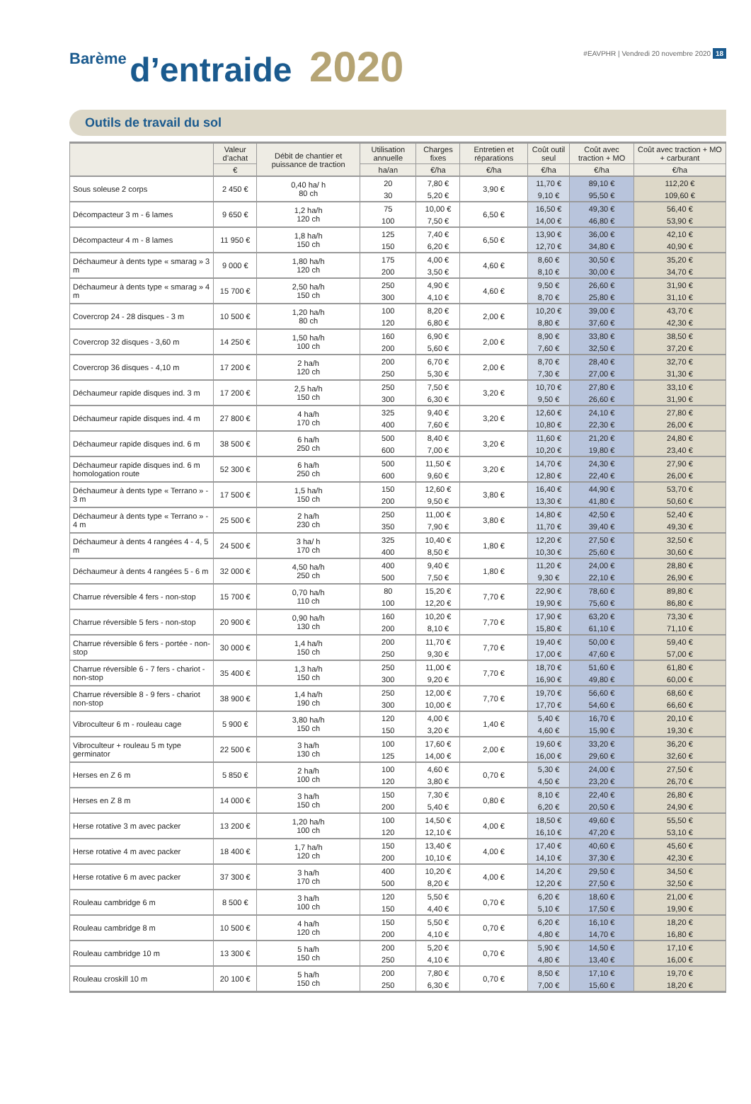Barème d’entraide 2020
#EAVPHR | Vendredi 20 novembre 2020 18
Outils de travail du sol
| | Valeur d’achat | Débit de chantier et puissance de traction | Utilisation annuelle | Charges fixes | Entretien et réparations | Coût outil seul | Coût avec traction + MO | Coût avec traction + MO + carburant |
| --- | --- | --- | --- | --- | --- | --- | --- | --- |
| | € | | ha/an | €/ha | €/ha | €/ha | €/ha | €/ha |
| Sous soleuse 2 corps | 2 450 € | 0,40 ha/ h 80 ch | 20 | 7,80 € | 3,90 € | 11,70 € | 89,10 € | 112,20 € |
| | | | 30 | 5,20 € | | 9,10 € | 95,50 € | 109,60 € |
| Décompacteur 3 m - 6 lames | 9 650 € | 1,2 ha/h 120 ch | 75 | 10,00 € | 6,50 € | 16,50 € | 49,30 € | 56,40 € |
| | | | 100 | 7,50 € | | 14,00 € | 46,80 € | 53,90 € |
| Décompacteur 4 m - 8 lames | 11 950 € | 1,8 ha/h 150 ch | 125 | 7,40 € | 6,50 € | 13,90 € | 36,00 € | 42,10 € |
| | | | 150 | 6,20 € | | 12,70 € | 34,80 € | 40,90 € |
| Déchaumeur à dents type « smarag » 3 m | 9 000 € | 1,80 ha/h 120 ch | 175 | 4,00 € | 4,60 € | 8,60 € | 30,50 € | 35,20 € |
| | | | 200 | 3,50 € | | 8,10 € | 30,00 € | 34,70 € |
| Déchaumeur à dents type « smarag » 4 m | 15 700 € | 2,50 ha/h 150 ch | 250 | 4,90 € | 4,60 € | 9,50 € | 26,60 € | 31,90 € |
| | | | 300 | 4,10 € | | 8,70 € | 25,80 € | 31,10 € |
| Covercrop 24 - 28 disques - 3 m | 10 500 € | 1,20 ha/h 80 ch | 100 | 8,20 € | 2,00 € | 10,20 € | 39,00 € | 43,70 € |
| | | | 120 | 6,80 € | | 8,80 € | 37,60 € | 42,30 € |
| Covercrop 32 disques - 3,60 m | 14 250 € | 1,50 ha/h 100 ch | 160 | 6,90 € | 2,00 € | 8,90 € | 33,80 € | 38,50 € |
| | | | 200 | 5,60 € | | 7,60 € | 32,50 € | 37,20 € |
| Covercrop 36 disques - 4,10 m | 17 200 € | 2 ha/h 120 ch | 200 | 6,70 € | 2,00 € | 8,70 € | 28,40 € | 32,70 € |
| | | | 250 | 5,30 € | | 7,30 € | 27,00 € | 31,30 € |
| Déchaumeur rapide disques ind. 3 m | 17 200 € | 2,5 ha/h 150 ch | 250 | 7,50 € | 3,20 € | 10,70 € | 27,80 € | 33,10 € |
| | | | 300 | 6,30 € | | 9,50 € | 26,60 € | 31,90 € |
| Déchaumeur rapide disques ind. 4 m | 27 800 € | 4 ha/h 170 ch | 325 | 9,40 € | 3,20 € | 12,60 € | 24,10 € | 27,80 € |
| | | | 400 | 7,60 € | | 10,80 € | 22,30 € | 26,00 € |
| Déchaumeur rapide disques ind. 6 m | 38 500 € | 6 ha/h 250 ch | 500 | 8,40 € | 3,20 € | 11,60 € | 21,20 € | 24,80 € |
| | | | 600 | 7,00 € | | 10,20 € | 19,80 € | 23,40 € |
| Déchaumeur rapide disques ind. 6 m homologation route | 52 300 € | 6 ha/h 250 ch | 500 | 11,50 € | 3,20 € | 14,70 € | 24,30 € | 27,90 € |
| | | | 600 | 9,60 € | | 12,80 € | 22,40 € | 26,00 € |
| Déchaumeur à dents type « Terrano » - 3 m | 17 500 € | 1,5 ha/h 150 ch | 150 | 12,60 € | 3,80 € | 16,40 € | 44,90 € | 53,70 € |
| | | | 200 | 9,50 € | | 13,30 € | 41,80 € | 50,60 € |
| Déchaumeur à dents type « Terrano » - 4 m | 25 500 € | 2 ha/h 230 ch | 250 | 11,00 € | 3,80 € | 14,80 € | 42,50 € | 52,40 € |
| | | | 350 | 7,90 € | | 11,70 € | 39,40 € | 49,30 € |
| Déchaumeur à dents 4 rangées 4 - 4, 5 m | 24 500 € | 3 ha/ h 170 ch | 325 | 10,40 € | 1,80 € | 12,20 € | 27,50 € | 32,50 € |
| | | | 400 | 8,50 € | | 10,30 € | 25,60 € | 30,60 € |
| Déchaumeur à dents 4 rangées 5 - 6 m | 32 000 € | 4,50 ha/h 250 ch | 400 | 9,40 € | 1,80 € | 11,20 € | 24,00 € | 28,80 € |
| | | | 500 | 7,50 € | | 9,30 € | 22,10 € | 26,90 € |
| Charrue réversible 4 fers - non-stop | 15 700 € | 0,70 ha/h 110 ch | 80 | 15,20 € | 7,70 € | 22,90 € | 78,60 € | 89,80 € |
| | | | 100 | 12,20 € | | 19,90 € | 75,60 € | 86,80 € |
| Charrue réversible 5 fers - non-stop | 20 900 € | 0,90 ha/h 130 ch | 160 | 10,20 € | 7,70 € | 17,90 € | 63,20 € | 73,30 € |
| | | | 200 | 8,10 € | | 15,80 € | 61,10 € | 71,10 € |
| Charrue réversible 6 fers - portée - non-stop | 30 000 € | 1,4 ha/h 150 ch | 200 | 11,70 € | 7,70 € | 19,40 € | 50,00 € | 59,40 € |
| | | | 250 | 9,30 € | | 17,00 € | 47,60 € | 57,00 € |
| Charrue réversible 6 - 7 fers - chariot - non-stop | 35 400 € | 1,3 ha/h 150 ch | 250 | 11,00 € | 7,70 € | 18,70 € | 51,60 € | 61,80 € |
| | | | 300 | 9,20 € | | 16,90 € | 49,80 € | 60,00 € |
| Charrue réversible 8 - 9 fers - chariot non-stop | 38 900 € | 1,4 ha/h 190 ch | 250 | 12,00 € | 7,70 € | 19,70 € | 56,60 € | 68,60 € |
| | | | 300 | 10,00 € | | 17,70 € | 54,60 € | 66,60 € |
| Vibroculteur 6 m - rouleau cage | 5 900 € | 3,80 ha/h 150 ch | 120 | 4,00 € | 1,40 € | 5,40 € | 16,70 € | 20,10 € |
| | | | 150 | 3,20 € | | 4,60 € | 15,90 € | 19,30 € |
| Vibroculteur + rouleau 5 m type germinator | 22 500 € | 3 ha/h 130 ch | 100 | 17,60 € | 2,00 € | 19,60 € | 33,20 € | 36,20 € |
| | | | 125 | 14,00 € | | 16,00 € | 29,60 € | 32,60 € |
| Herses en Z 6 m | 5 850 € | 2 ha/h 100 ch | 100 | 4,60 € | 0,70 € | 5,30 € | 24,00 € | 27,50 € |
| | | | 120 | 3,80 € | | 4,50 € | 23,20 € | 26,70 € |
| Herses en Z 8 m | 14 000 € | 3 ha/h 150 ch | 150 | 7,30 € | 0,80 € | 8,10 € | 22,40 € | 26,80 € |
| | | | 200 | 5,40 € | | 6,20 € | 20,50 € | 24,90 € |
| Herse rotative 3 m avec packer | 13 200 € | 1,20 ha/h 100 ch | 100 | 14,50 € | 4,00 € | 18,50 € | 49,60 € | 55,50 € |
| | | | 120 | 12,10 € | | 16,10 € | 47,20 € | 53,10 € |
| Herse rotative 4 m avec packer | 18 400 € | 1,7 ha/h 120 ch | 150 | 13,40 € | 4,00 € | 17,40 € | 40,60 € | 45,60 € |
| | | | 200 | 10,10 € | | 14,10 € | 37,30 € | 42,30 € |
| Herse rotative 6 m avec packer | 37 300 € | 3 ha/h 170 ch | 400 | 10,20 € | 4,00 € | 14,20 € | 29,50 € | 34,50 € |
| | | | 500 | 8,20 € | | 12,20 € | 27,50 € | 32,50 € |
| Rouleau cambridge 6 m | 8 500 € | 3 ha/h 100 ch | 120 | 5,50 € | 0,70 € | 6,20 € | 18,60 € | 21,00 € |
| | | | 150 | 4,40 € | | 5,10 € | 17,50 € | 19,90 € |
| Rouleau cambridge 8 m | 10 500 € | 4 ha/h 120 ch | 150 | 5,50 € | 0,70 € | 6,20 € | 16,10 € | 18,20 € |
| | | | 200 | 4,10 € | | 4,80 € | 14,70 € | 16,80 € |
| Rouleau cambridge 10 m | 13 300 € | 5 ha/h 150 ch | 200 | 5,20 € | 0,70 € | 5,90 € | 14,50 € | 17,10 € |
| | | | 250 | 4,10 € | | 4,80 € | 13,40 € | 16,00 € |
| Rouleau croskill 10 m | 20 100 € | 5 ha/h 150 ch | 200 | 7,80 € | 0,70 € | 8,50 € | 17,10 € | 19,70 € |
| | | | 250 | 6,30 € | | 7,00 € | 15,60 € | 18,20 € |